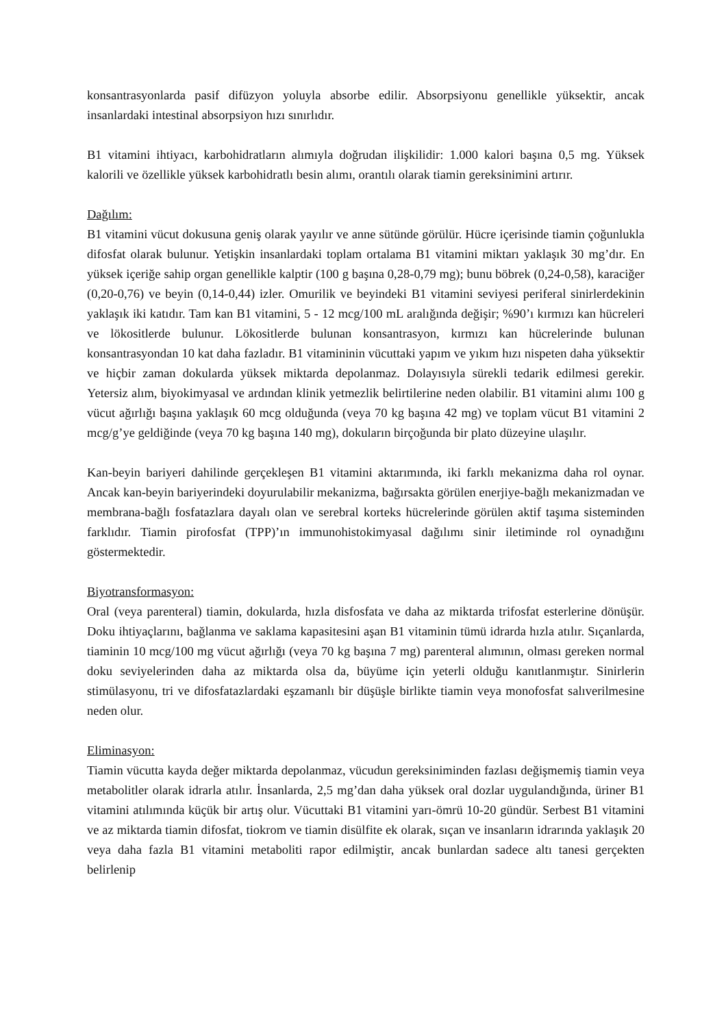konsantrasyonlarda pasif difüzyon yoluyla absorbe edilir. Absorpsiyonu genellikle yüksektir, ancak insanlardaki intestinal absorpsiyon hızı sınırlıdır.
B1 vitamini ihtiyacı, karbohidratların alımıyla doğrudan ilişkilidir: 1.000 kalori başına 0,5 mg. Yüksek kalorili ve özellikle yüksek karbohidratlı besin alımı, orantılı olarak tiamin gereksinimini artırır.
Dağılım:
B1 vitamini vücut dokusuna geniş olarak yayılır ve anne sütünde görülür. Hücre içerisinde tiamin çoğunlukla difosfat olarak bulunur. Yetişkin insanlardaki toplam ortalama B1 vitamini miktarı yaklaşık 30 mg’dır. En yüksek içeriğe sahip organ genellikle kalptir (100 g başına 0,28-0,79 mg); bunu böbrek (0,24-0,58), karaciğer (0,20-0,76) ve beyin (0,14-0,44) izler. Omurilik ve beyindeki B1 vitamini seviyesi periferal sinirlerdekinin yaklaşık iki katıdır. Tam kan B1 vitamini, 5 - 12 mcg/100 mL aralığında değişir; %90’ı kırmızı kan hücreleri ve lökositlerde bulunur. Lökositlerde bulunan konsantrasyon, kırmızı kan hücrelerinde bulunan konsantrasyondan 10 kat daha fazladır. B1 vitamininin vücuttaki yapım ve yıkım hızı nispeten daha yüksektir ve hiçbir zaman dokularda yüksek miktarda depolanmaz. Dolayısıyla sürekli tedarik edilmesi gerekir. Yetersiz alım, biyokimyasal ve ardından klinik yetmezlik belirtilerine neden olabilir. B1 vitamini alımı 100 g vücut ağırlığı başına yaklaşık 60 mcg olduğunda (veya 70 kg başına 42 mg) ve toplam vücut B1 vitamini 2 mcg/g’ye geldiğinde (veya 70 kg başına 140 mg), dokuların birçoğunda bir plato düzeyine ulaşılır.
Kan-beyin bariyeri dahilinde gerçekleşen B1 vitamini aktarımında, iki farklı mekanizma daha rol oynar. Ancak kan-beyin bariyerindeki doyurulabilir mekanizma, bağırsakta görülen enerjiye-bağlı mekanizmadan ve membrana-bağlı fosfatazlara dayalı olan ve serebral korteks hücrelerinde görülen aktif taşıma sisteminden farklıdır. Tiamin pirofosfat (TPP)’ın immunohistokimyasal dağılımı sinir iletiminde rol oynadığını göstermektedir.
Biyotransformasyon:
Oral (veya parenteral) tiamin, dokularda, hızla disfosfata ve daha az miktarda trifosfat esterlerine dönüşür. Doku ihtiyaçlarını, bağlanma ve saklama kapasitesini aşan B1 vitaminin tümü idrarda hızla atılır. Sıçanlarda, tiaminin 10 mcg/100 mg vücut ağırlığı (veya 70 kg başına 7 mg) parenteral alımının, olması gereken normal doku seviyelerinden daha az miktarda olsa da, büyüme için yeterli olduğu kanıtlanmıştır. Sinirlerin stimülasyonu, tri ve difosfatazlardaki eşzamanlı bir düşüşle birlikte tiamin veya monofosfat salıverilmesine neden olur.
Eliminasyon:
Tiamin vücutta kayda değer miktarda depolanmaz, vücudun gereksiniminden fazlası değişmemiş tiamin veya metabolitler olarak idrarla atılır. İnsanlarda, 2,5 mg’dan daha yüksek oral dozlar uygulandığında, üriner B1 vitamini atılımında küçük bir artış olur. Vücuttaki B1 vitamini yarı-ömrü 10-20 gündür. Serbest B1 vitamini ve az miktarda tiamin difosfat, tiokrom ve tiamin disülfite ek olarak, sıçan ve insanların idrarında yaklaşık 20 veya daha fazla B1 vitamini metaboliti rapor edilmiştir, ancak bunlardan sadece altı tanesi gerçekten belirlenip